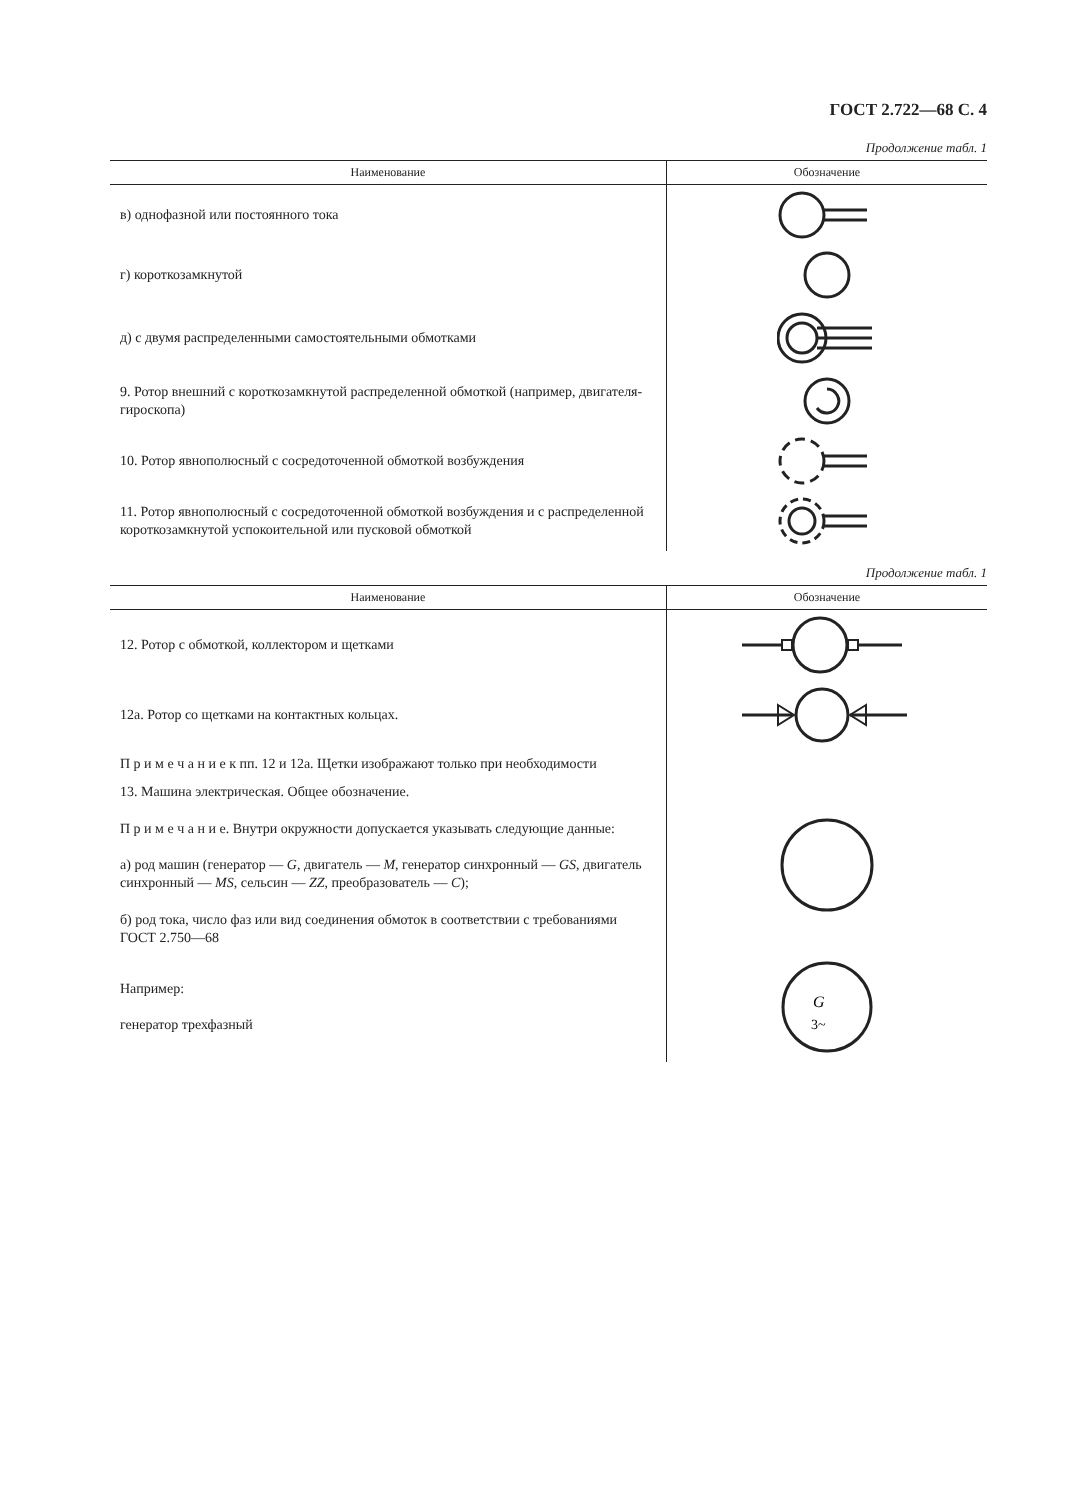ГОСТ 2.722—68 С. 4
Продолжение табл. 1
| Наименование | Обозначение |
| --- | --- |
| в) однофазной или постоянного тока | |
| г) короткозамкнутой | |
| д) с двумя распределенными самостоятельными обмотками | |
| 9. Ротор внешний с короткозамкнутой распределенной обмоткой (например, двигателя-гироскопа) | |
| 10. Ротор явнополюсный с сосредоточенной обмоткой возбуждения | |
| 11. Ротор явнополюсный с сосредоточенной обмоткой возбуждения и с распределенной короткозамкнутой успокоительной или пусковой обмоткой | |
Продолжение табл. 1
| Наименование | Обозначение |
| --- | --- |
| 12. Ротор с обмоткой, коллектором и щетками | |
| 12а. Ротор со щетками на контактных кольцах. | |
| П р и м е ч а н и е к пп. 12 и 12а. Щетки изображают только при необходимости | |
| 13. Машина электрическая. Общее обозначение. П р и м е ч а н и е. Внутри окружности допускается указывать следующие данные: а) род машин (генератор — G , двигатель — M , генератор синхронный — GS , двигатель синхронный — MS , сельсин — ZZ , преобразователь — C ); б) род тока, число фаз или вид соединения обмоток в соответствии с требованиями ГОСТ 2.750—68 | |
| Например: генератор трехфазный | G 3~ |